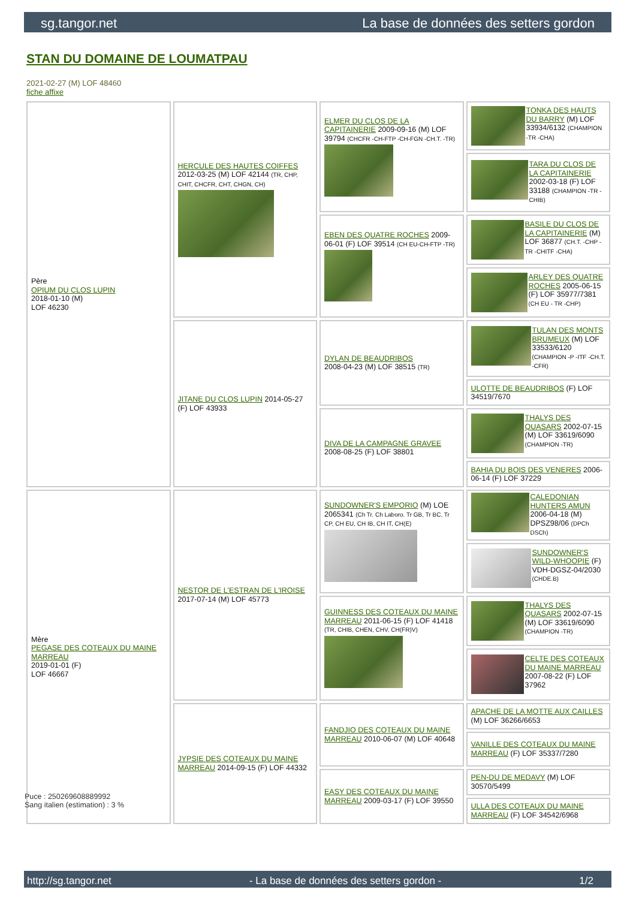sg.tangor.net La base de données des setters gordon
STAN DU DOMAINE DE LOUMATPAU
2021-02-27 (M) LOF 48460
fiche affixe
| Père OPIUM DU CLOS LUPIN 2018-01-10 (M) LOF 46230 | HERCULE DES HAUTES COIFFES 2012-03-25 (M) LOF 42144 (TR, CHP, CHIT, CHCFR, CHT, CHGN, CH) | ELMER DU CLOS DE LA CAPITAINERIE 2009-09-16 (M) LOF 39794 (CHCFR -CH-FTP -CH-FGN -CH.T. -TR) | TONKA DES HAUTS DU BARRY (M) LOF 33934/6132 (CHAMPION -TR -CHA) |
| | | | TARA DU CLOS DE LA CAPITAINERIE 2002-03-18 (F) LOF 33188 (CHAMPION -TR -CHIB) |
| | | EBEN DES QUATRE ROCHES 2009-06-01 (F) LOF 39514 (CH EU-CH-FTP -TR) | BASILE DU CLOS DE LA CAPITAINERIE (M) LOF 36877 (CH.T. -CHP -TR -CHITF -CHA) |
| | | | ARLEY DES QUATRE ROCHES 2005-06-15 (F) LOF 35977/7381 (CH EU - TR -CHP) |
| | JITANE DU CLOS LUPIN 2014-05-27 (F) LOF 43933 | DYLAN DE BEAUDRIBOS 2008-04-23 (M) LOF 38515 (TR) | TULAN DES MONTS BRUMEUX (M) LOF 33533/6120 (CHAMPION -P -ITF -CH.T. -CFR) |
| | | | ULOTTE DE BEAUDRIBOS (F) LOF 34519/7670 |
| | | DIVA DE LA CAMPAGNE GRAVEE 2008-08-25 (F) LOF 38801 | THALYS DES QUASARS 2002-07-15 (M) LOF 33619/6090 (CHAMPION -TR) |
| | | | BAHIA DU BOIS DES VENERES 2006-06-14 (F) LOF 37229 |
| Mère PEGASE DES COTEAUX DU MAINE MARREAU 2019-01-01 (F) LOF 46667 | NESTOR DE L'ESTRAN DE L'IROISE 2017-07-14 (M) LOF 45773 | SUNDOWNER'S EMPORIO (M) LOE 2065341 (Ch Tr. Ch Laboro. Tr GB, Tr BC, Tr CP, CH EU, CH IB, CH IT, CH(E) | CALEDONIAN HUNTERS AMUN 2006-04-18 (M) DPSZ98/06 (DPCh DSCh) |
| | | | SUNDOWNER'S WILD-WHOOPIE (F) VDH-DGSZ-04/2030 (CHDE.B) |
| | | GUINNESS DES COTEAUX DU MAINE MARREAU 2011-06-15 (F) LOF 41418 (TR, CHIB, CHEN, CHV, CH(FR)V) | THALYS DES QUASARS 2002-07-15 (M) LOF 33619/6090 (CHAMPION -TR) |
| | | | CELTE DES COTEAUX DU MAINE MARREAU 2007-08-22 (F) LOF 37962 |
| | JYPSIE DES COTEAUX DU MAINE MARREAU 2014-09-15 (F) LOF 44332 | FANDJIO DES COTEAUX DU MAINE MARREAU 2010-06-07 (M) LOF 40648 | APACHE DE LA MOTTE AUX CAILLES (M) LOF 36266/6653 |
| | | | VANILLE DES COTEAUX DU MAINE MARREAU (F) LOF 35337/7280 |
| | | EASY DES COTEAUX DU MAINE MARREAU 2009-03-17 (F) LOF 39550 | PEN-DU DE MEDAVY (M) LOF 30570/5499 |
| | | | ULLA DES COTEAUX DU MAINE MARREAU (F) LOF 34542/6968 |
Puce : 250269608889992
Sang italien (estimation) : 3 %
http://sg.tangor.net - La base de données des setters gordon - 1/2